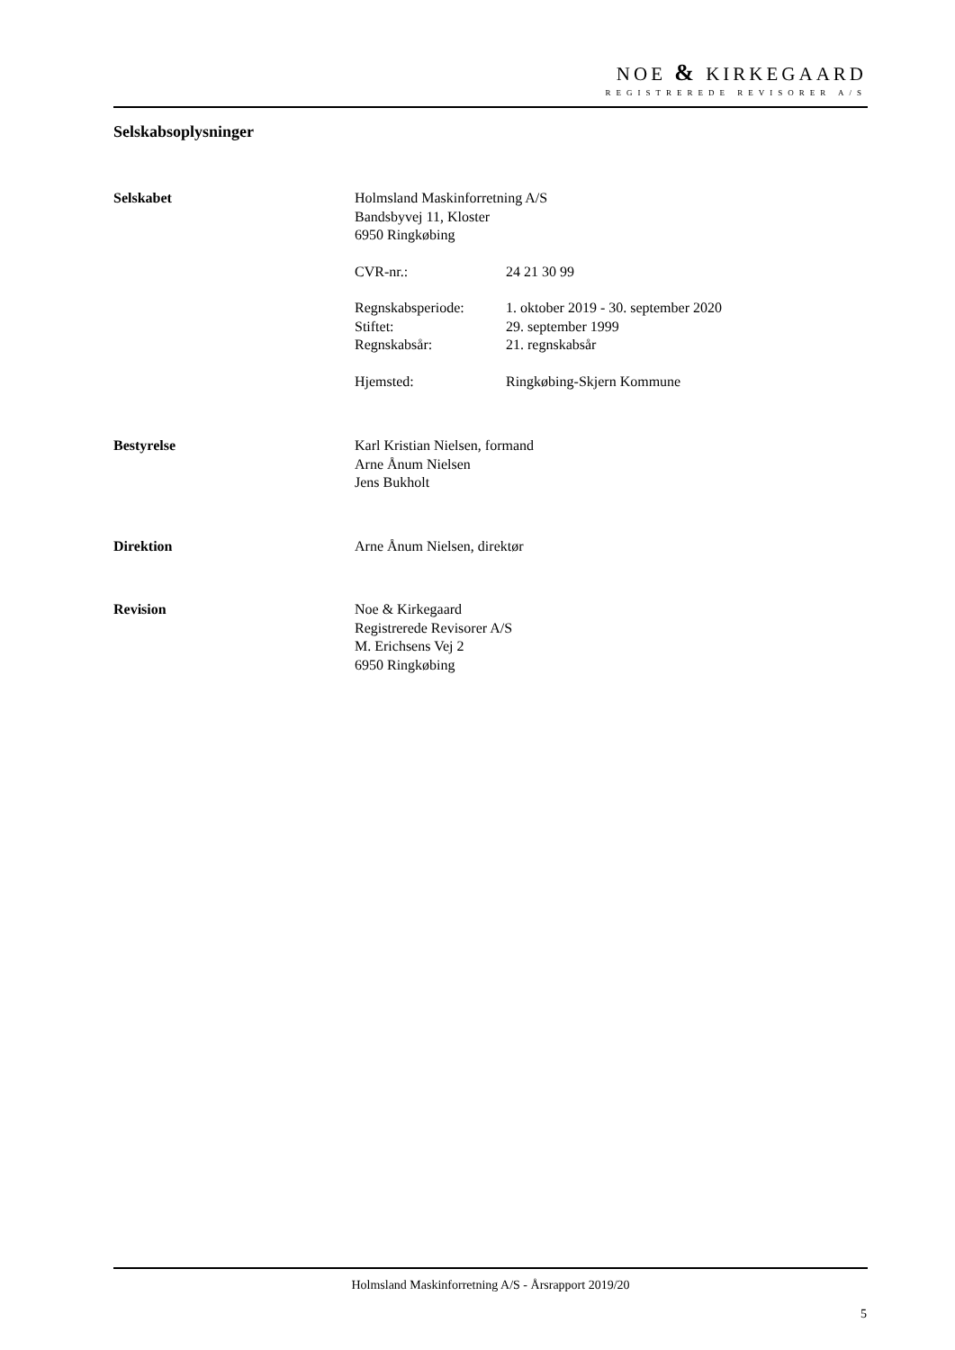NOE & KIRKEGAARD
REGISTREREDE REVISORER A/S
Selskabsoplysninger
Selskabet Holmsland Maskinforretning A/S
Bandsbyvej 11, Kloster
6950 Ringkøbing
CVR-nr.: 24 21 30 99
Regnskabsperiode: 1. oktober 2019 - 30. september 2020
Stiftet: 29. september 1999
Regnskabsår: 21. regnskabsår
Hjemsted: Ringkøbing-Skjern Kommune
Bestyrelse Karl Kristian Nielsen, formand
Arne Ånum Nielsen
Jens Bukholt
Direktion Arne Ånum Nielsen, direktør
Revision Noe & Kirkegaard
Registrerede Revisorer A/S
M. Erichsens Vej 2
6950 Ringkøbing
Holmsland Maskinforretning A/S - Årsrapport 2019/20
5